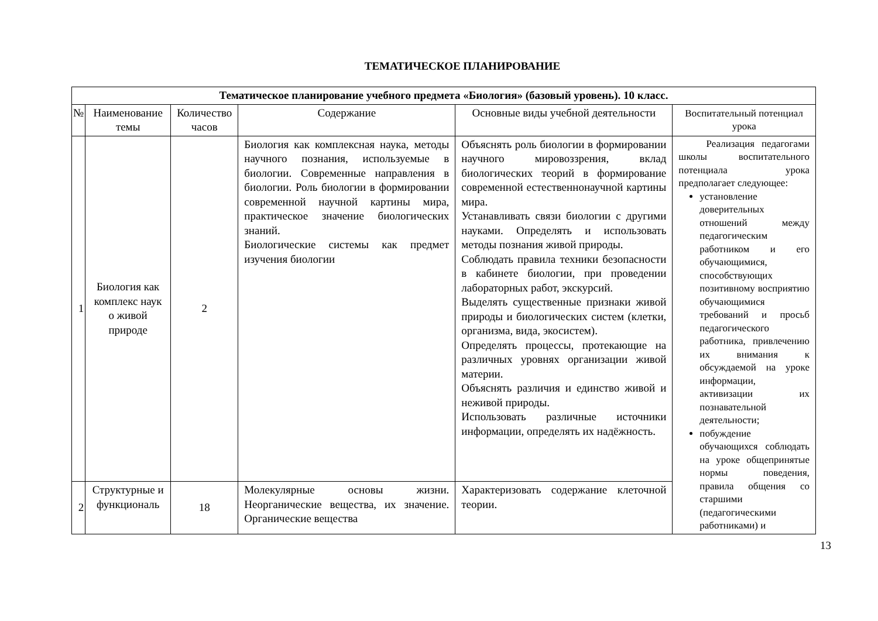ТЕМАТИЧЕСКОЕ ПЛАНИРОВАНИЕ
| Тематическое планирование учебного предмета «Биология» (базовый уровень). 10 класс. | | | | | |
| № | Наименование темы | Количество часов | Содержание | Основные виды учебной деятельности | Воспитательный потенциал урока |
| 1 | Биология как комплекс наук о живой природе | 2 | Биология как комплексная наука, методы научного познания, используемые в биологии. Современные направления в биологии. Роль биологии в формировании современной научной картины мира, практическое значение биологических знаний. Биологические системы как предмет изучения биологии | Объяснять роль биологии в формировании научного мировоззрения, вклад биологических теорий в формирование современной естественнонаучной картины мира. Устанавливать связи биологии с другими науками. Определять и использовать методы познания живой природы. Соблюдать правила техники безопасности в кабинете биологии, при проведении лабораторных работ, экскурсий. Выделять существенные признаки живой природы и биологических систем (клетки, организма, вида, экосистем). Определять процессы, протекающие на различных уровнях организации живой материи. Объяснять различия и единство живой и неживой природы. Использовать различные источники информации, определять их надёжность. | Реализация педагогами школы воспитательного потенциала урока предполагает следующее: установление доверительных отношений между педагогическим работником и его обучающимися, способствующих позитивному восприятию обучающимися требований и просьб педагогического работника, привлечению их внимания к обсуждаемой на уроке информации, активизации их познавательной деятельности; побуждение обучающихся соблюдать на уроке общепринятые нормы поведения, правила общения со старшими (педагогическими работниками) и |
| 2 | Структурные и функциональ | 18 | Молекулярные основы жизни. Неорганические вещества, их значение. Органические вещества | Характеризовать содержание клеточной теории. | |
13